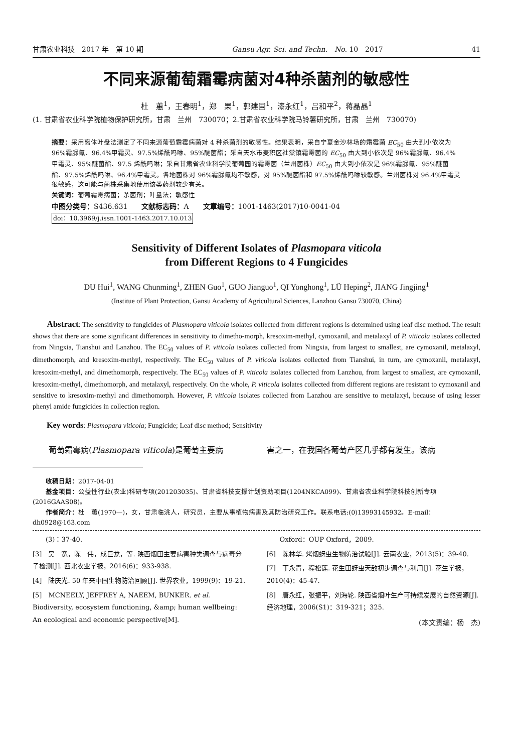甘肃农业科技　2017 年　第 10 期 Gansu Agr. Sci. and Techn.　No. 10　2017 41
不同来源葡萄霜霉病菌对4种杀菌剂的敏感性
杜　蕙<sup>1</sup>，王春明<sup>1</sup>，郑　果<sup>1</sup>，郭建国<sup>1</sup>，漆永红<sup>1</sup>，吕和平<sup>2</sup>，蒋晶晶<sup>1</sup>
(1. 甘肃省农业科学院植物保护研究所，甘肃　兰州　730070；2.甘肃省农业科学院马铃薯研究所，甘肃　兰州　730070)
摘要：采用离体叶盘法测定了不同来源葡萄霜霉病菌对 4 种杀菌剂的敏感性。结果表明，采自宁夏金沙林场的霜霉菌 EC<sub>50</sub> 由大到小依次为 96%霜脲氰、96.4%甲霜灵、97.5%烯酰吗啉、95%醚菌酯；采自天水市麦积区社棠镇霜霉菌的 EC<sub>50</sub> 由大到小依次是 96%霜脲氰、96.4%甲霜灵、95%醚菌酯、97.5 烯酰吗啉；采自甘肃省农业科学院葡萄园的霜霉菌（兰州菌株）EC<sub>50</sub> 由大到小依次是 96%霜脲氰、95%醚菌酯、97.5%烯酰吗啉、96.4%甲霜灵。各地菌株对 96%霜脲氰均不敏感，对 95%醚菌酯和 97.5%烯酰吗啉较敏感。兰州菌株对 96.4%甲霜灵很敏感，这可能与菌株采集地使用该类药剂较少有关。
关键词：葡萄霜霉病菌；杀菌剂；叶盘法；敏感性
中图分类号：S436.631　　文献标志码：A　　文章编号：1001-1463(2017)10-0041-04
doi：10.3969/j.issn.1001-1463.2017.10.013
Sensitivity of Different Isolates of Plasmopara viticola
from Different Regions to 4 Fungicides
DU Hui<sup>1</sup>, WANG Chunming<sup>1</sup>, ZHEN Guo<sup>1</sup>, GUO Jianguo<sup>1</sup>, QI Yonghong<sup>1</sup>, LÜ Heping<sup>2</sup>, JIANG Jingjing<sup>1</sup>
(Institue of Plant Protection, Gansu Academy of Agricultural Sciences, Lanzhou Gansu 730070, China)
　　Abstract: The sensitivity to fungicides of Plasmopara viticola isolates collected from different regions is determined using leaf disc method. The result shows that there are some significant differences in sensitivity to dimetho-morph, kresoxim-methyl, cymoxanil, and metalaxyl of P. viticola isolates collected from Ningxia, Tianshui and Lanzhou. The EC<sub>50</sub> values of P. viticola isolates collected from Ningxia, from largest to smallest, are cymoxanil, metalaxyl, dimethomorph, and kresoxim-methyl, respectively. The EC<sub>50</sub> values of P. viticola isolates collected from Tianshui, in turn, are cymoxanil, metalaxyl, kresoxim-methyl, and dimethomorph, respectively. The EC<sub>50</sub> values of P. viticola isolates collected from Lanzhou, from largest to smallest, are cymoxanil, kresoxim-methyl, dimethomorph, and metalaxyl, respectively. On the whole, P. viticola isolates collected from different regions are resistant to cymoxanil and sensitive to kresoxim-methyl and dimethomorph. However, P. viticola isolates collected from Lanzhou are sensitive to metalaxyl, because of using lesser phenyl amide fungicides in collection region.
　　Key words: Plasmopara viticola; Fungicide; Leaf disc method; Sensitivity
　　葡萄霜霉病(Plasmopara viticola)是葡萄主要病
害之一，在我国各葡萄产区几乎都有发生。该病
　　收稿日期：2017-04-01
　　基金项目：公益性行业(农业)科研专项(201203035)、甘肃省科技支撑计划资助项目(1204NKCA099)、甘肃省农业科学院科技创新专项(2016GAAS08)。
　　作者简介：杜　蕙(1970—)，女，甘肃临洮人，研究员，主要从事植物病害及其防治研究工作。联系电话:(0)13993145932。E-mail：dh0928@163.com
　　(3)：37-40.
[3]　吴　宽，陈　伟，成巨龙，等. 陕西烟田主要病害种类调查与病毒分子检测[J]. 西北农业学报，2016(6)：933-938.
[4]　陆庆光. 50 年来中国生物防治回顾[J]. 世界农业，1999(9)：19-21.
[5]　MCNEELY, JEFFREY A, NAEEM, BUNKER. et al. Biodiversity, ecosystem functioning, &amp; human wellbeing: An ecological and economic perspective[M].
　　Oxford：OUP Oxford，2009.
[6]　陈林华. 烤烟蚜虫生物防治试验[J]. 云南农业，2013(5)：39-40.
[7]　丁永青，程松莲. 花生田蚜虫天敌初步调查与利用[J]. 花生学报，2010(4)：45-47.
[8]　唐永红，张振平，刘海轮. 陕西省烟叶生产可持续发展的自然资源[J]. 经济地理，2006(S1)：319-321；325.
(本文责编：杨　杰)